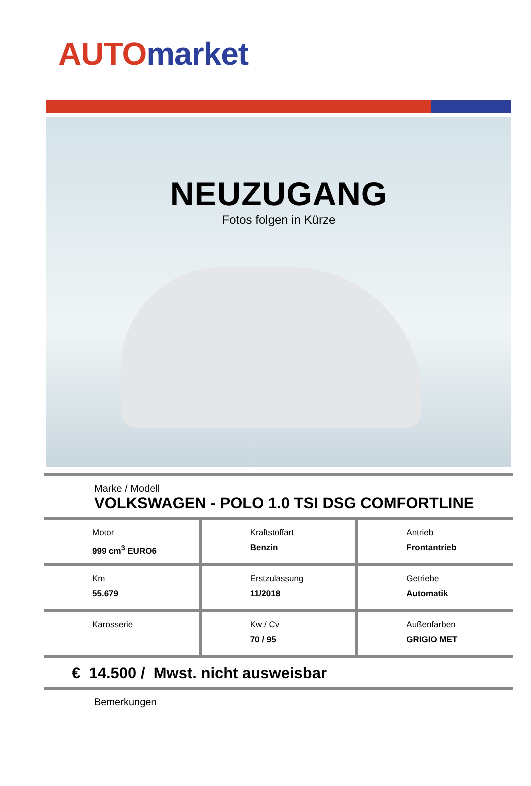AUTO market
NEUZUGANG
Fotos folgen in Kürze
Marke / Modell
VOLKSWAGEN - POLO 1.0 TSI DSG COMFORTLINE
| Motor 999 cm<sup>3</sup> EURO6 | Kraftstoffart Benzin | Antrieb Frontantrieb |
| Km 55.679 | Erstzulassung 11/2018 | Getriebe Automatik |
| Karosserie | Kw / Cv 70 / 95 | Außenfarben GRIGIO MET |
€ 14.500 / Mwst. nicht ausweisbar
Bemerkungen